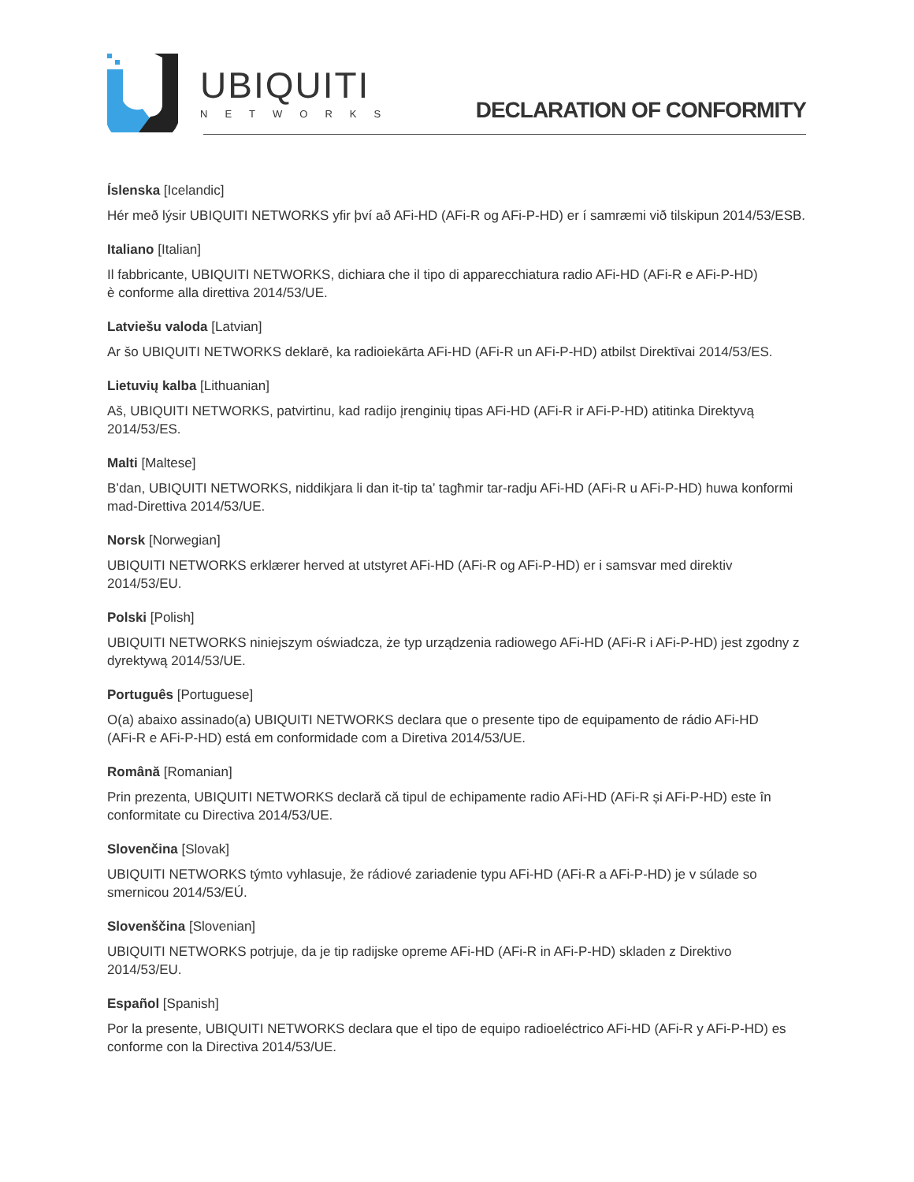UBIQUITI
NETWORKS
DECLARATION OF CONFORMITY
Íslenska [Icelandic]
Hér með lýsir UBIQUITI NETWORKS yfir því að AFi-HD (AFi-R og AFi-P-HD) er í samræmi við tilskipun 2014/53/ESB.
Italiano [Italian]
Il fabbricante, UBIQUITI NETWORKS, dichiara che il tipo di apparecchiatura radio AFi-HD (AFi-R e AFi-P-HD)
è conforme alla direttiva 2014/53/UE.
Latviešu valoda [Latvian]
Ar šo UBIQUITI NETWORKS deklarē, ka radioiekārta AFi-HD (AFi-R un AFi-P-HD) atbilst Direktīvai 2014/53/ES.
Lietuvių kalba [Lithuanian]
Aš, UBIQUITI NETWORKS, patvirtinu, kad radijo įrenginių tipas AFi-HD (AFi-R ir AFi-P-HD) atitinka Direktyvą 2014/53/ES.
Malti [Maltese]
B’dan, UBIQUITI NETWORKS, niddikjara li dan it-tip ta’ tagħmir tar-radju AFi-HD (AFi-R u AFi-P-HD) huwa konformi mad-Direttiva 2014/53/UE.
Norsk [Norwegian]
UBIQUITI NETWORKS erklærer herved at utstyret AFi-HD (AFi-R og AFi-P-HD) er i samsvar med direktiv
2014/53/EU.
Polski [Polish]
UBIQUITI NETWORKS niniejszym oświadcza, że typ urządzenia radiowego AFi-HD (AFi-R i AFi-P-HD) jest zgodny z dyrektywą 2014/53/UE.
Português [Portuguese]
O(a) abaixo assinado(a) UBIQUITI NETWORKS declara que o presente tipo de equipamento de rádio AFi-HD
(AFi-R e AFi-P-HD) está em conformidade com a Diretiva 2014/53/UE.
Română [Romanian]
Prin prezenta, UBIQUITI NETWORKS declară că tipul de echipamente radio AFi-HD (AFi-R și AFi-P-HD) este în conformitate cu Directiva 2014/53/UE.
Slovenčina [Slovak]
UBIQUITI NETWORKS týmto vyhlasuje, že rádiové zariadenie typu AFi-HD (AFi-R a AFi-P-HD) je v súlade so
smernicou 2014/53/EÚ.
Slovenščina [Slovenian]
UBIQUITI NETWORKS potrjuje, da je tip radijske opreme AFi-HD (AFi-R in AFi-P-HD) skladen z Direktivo
2014/53/EU.
Español [Spanish]
Por la presente, UBIQUITI NETWORKS declara que el tipo de equipo radioeléctrico AFi-HD (AFi-R y AFi-P-HD) es conforme con la Directiva 2014/53/UE.